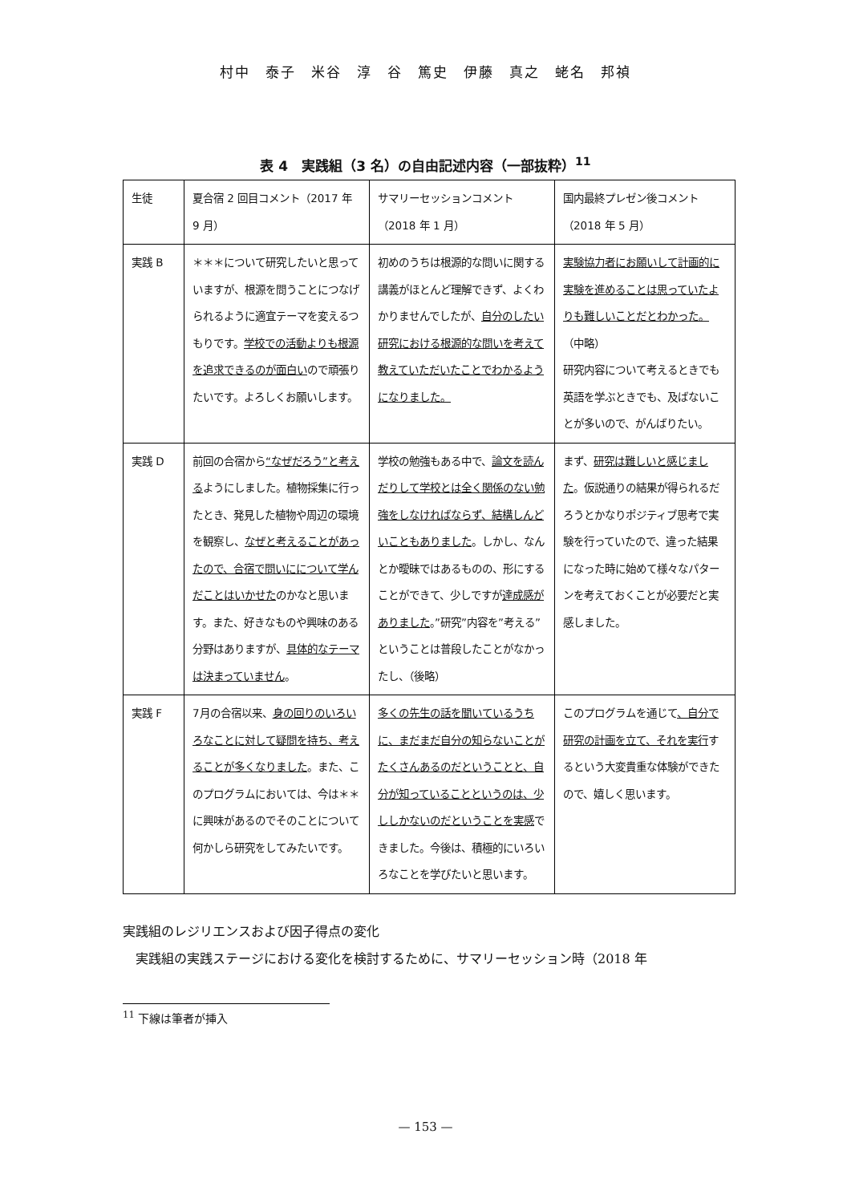村中　泰子　米谷　淳　谷　篤史　伊藤　真之　蛯名　邦禎
表 4　実践組（3 名）の自由記述内容（一部抜粋）<sup>11</sup>
| 生徒 | 夏合宿 2 回目コメント（2017 年 9 月） | サマリーセッションコメント（2018 年 1 月） | 国内最終プレゼン後コメント（2018 年 5 月） |
| 実践 B | ＊＊＊について研究したいと思っていますが、根源を問うことにつなげられるように適宜テーマを変えるつもりです。 学校での活動よりも根源を追求できるのが面白い ので頑張りたいです。よろしくお願いします。 | 初めのうちは根源的な問いに関する講義がほとんど理解できず、よくわかりませんでしたが、 自分のしたい研究における根源的な問いを考えて教えていただいたことでわかるようになりました。 | 実験協力者にお願いして計画的に実験を進めることは思っていたよりも難しいことだとわかった。 （中略） 研究内容について考えるときでも英語を学ぶときでも、及ばないことが多いので、がんばりたい。 |
| 実践 D | 前回の合宿から “なぜだろう”と考える ようにしました。植物採集に行ったとき、発見した植物や周辺の環境を観察し、 なぜと考えることがあったので、合宿で問いにについて学んだことはいかせた のかなと思います。また、好きなものや興味のある分野はありますが、 具体的なテーマは決まっていません 。 | 学校の勉強もある中で、 論文を読んだりして学校とは全く関係のない勉強をしなければならず、結構しんどいこともありました 。しかし、なんとか曖昧ではあるものの、形にすることができて、少しですが 達成感がありました 。”研究”内容を”考える”ということは普段したことがなかったし、（後略） | まず、 研究は難しいと感じました 。仮説通りの結果が得られるだろうとかなりポジティブ思考で実験を行っていたので、違った結果になった時に始めて様々なパターンを考えておくことが必要だと実感しました。 |
| 実践 F | 7月の合宿以来、 身の回りのいろいろなことに対して疑問を持ち、考えることが多くなりました 。また、このプログラムにおいては、今は＊＊に興味があるのでそのことについて何かしら研究をしてみたいです。 | 多くの先生の話を聞いているうちに、まだまだ自分の知らないことがたくさんあるのだということと、自分が知っていることというのは、少ししかないのだということを実感 できました。今後は、積極的にいろいろなことを学びたいと思います。 | このプログラムを通じて 、自分で研究の計画を立て、それを実行 するという大変貴重な体験ができたので、嬉しく思います。 |
実践組のレジリエンスおよび因子得点の変化
　実践組の実践ステージにおける変化を検討するために、サマリーセッション時（2018 年
<sup>11</sup> 下線は筆者が挿入
— 153 —